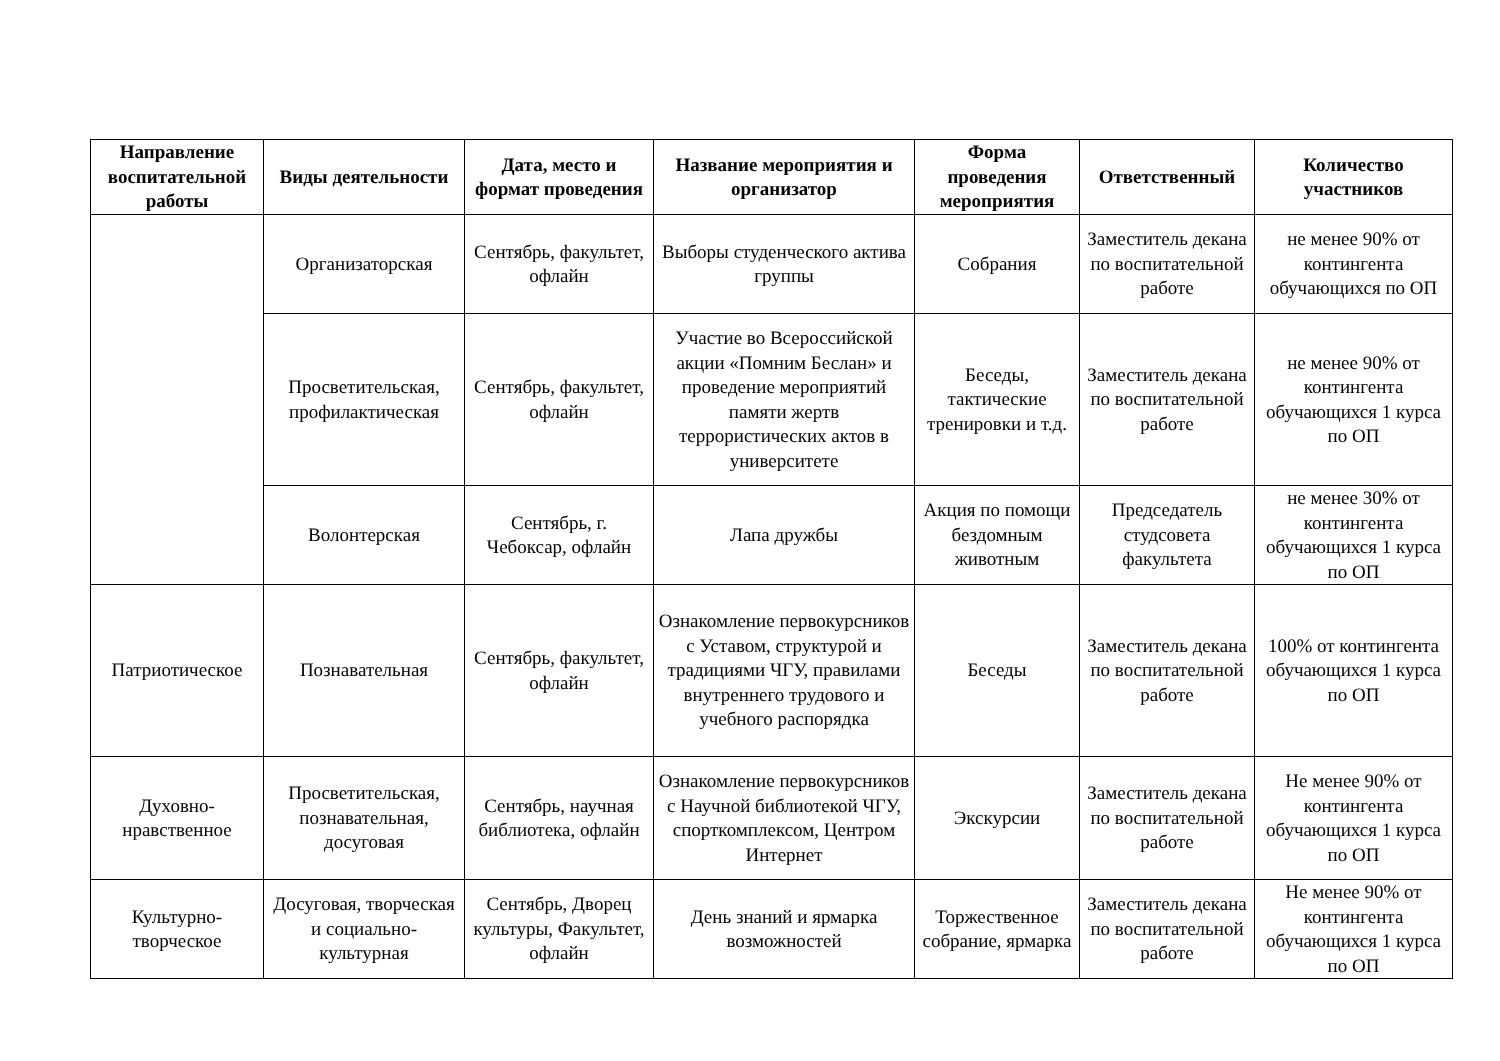| Направление воспитательной работы | Виды деятельности | Дата, место и формат проведения | Название мероприятия и организатор | Форма проведения мероприятия | Ответственный | Количество участников |
| --- | --- | --- | --- | --- | --- | --- |
| | Организаторская | Сентябрь, факультет, офлайн | Выборы студенческого актива группы | Собрания | Заместитель декана по воспитательной работе | не менее 90% от контингента обучающихся по ОП |
| | Просветительская, профилактическая | Сентябрь, факультет, офлайн | Участие во Всероссийской акции «Помним Беслан» и проведение мероприятий памяти жертв террористических актов в университете | Беседы, тактические тренировки и т.д. | Заместитель декана по воспитательной работе | не менее 90% от контингента обучающихся 1 курса по ОП |
| | Волонтерская | Сентябрь, г. Чебоксар, офлайн | Лапа дружбы | Акция по помощи бездомным животным | Председатель студсовета факультета | не менее 30% от контингента обучающихся 1 курса по ОП |
| Патриотическое | Познавательная | Сентябрь, факультет, офлайн | Ознакомление первокурсников с Уставом, структурой и традициями ЧГУ, правилами внутреннего трудового и учебного распорядка | Беседы | Заместитель декана по воспитательной работе | 100% от контингента обучающихся 1 курса по ОП |
| Духовно-нравственное | Просветительская, познавательная, досуговая | Сентябрь, научная библиотека, офлайн | Ознакомление первокурсников с Научной библиотекой ЧГУ, спорткомплексом, Центром Интернет | Экскурсии | Заместитель декана по воспитательной работе | Не менее 90% от контингента обучающихся 1 курса по ОП |
| Культурно-творческое | Досуговая, творческая и социально-культурная | Сентябрь, Дворец культуры, Факультет, офлайн | День знаний и ярмарка возможностей | Торжественное собрание, ярмарка | Заместитель декана по воспитательной работе | Не менее 90% от контингента обучающихся 1 курса по ОП |